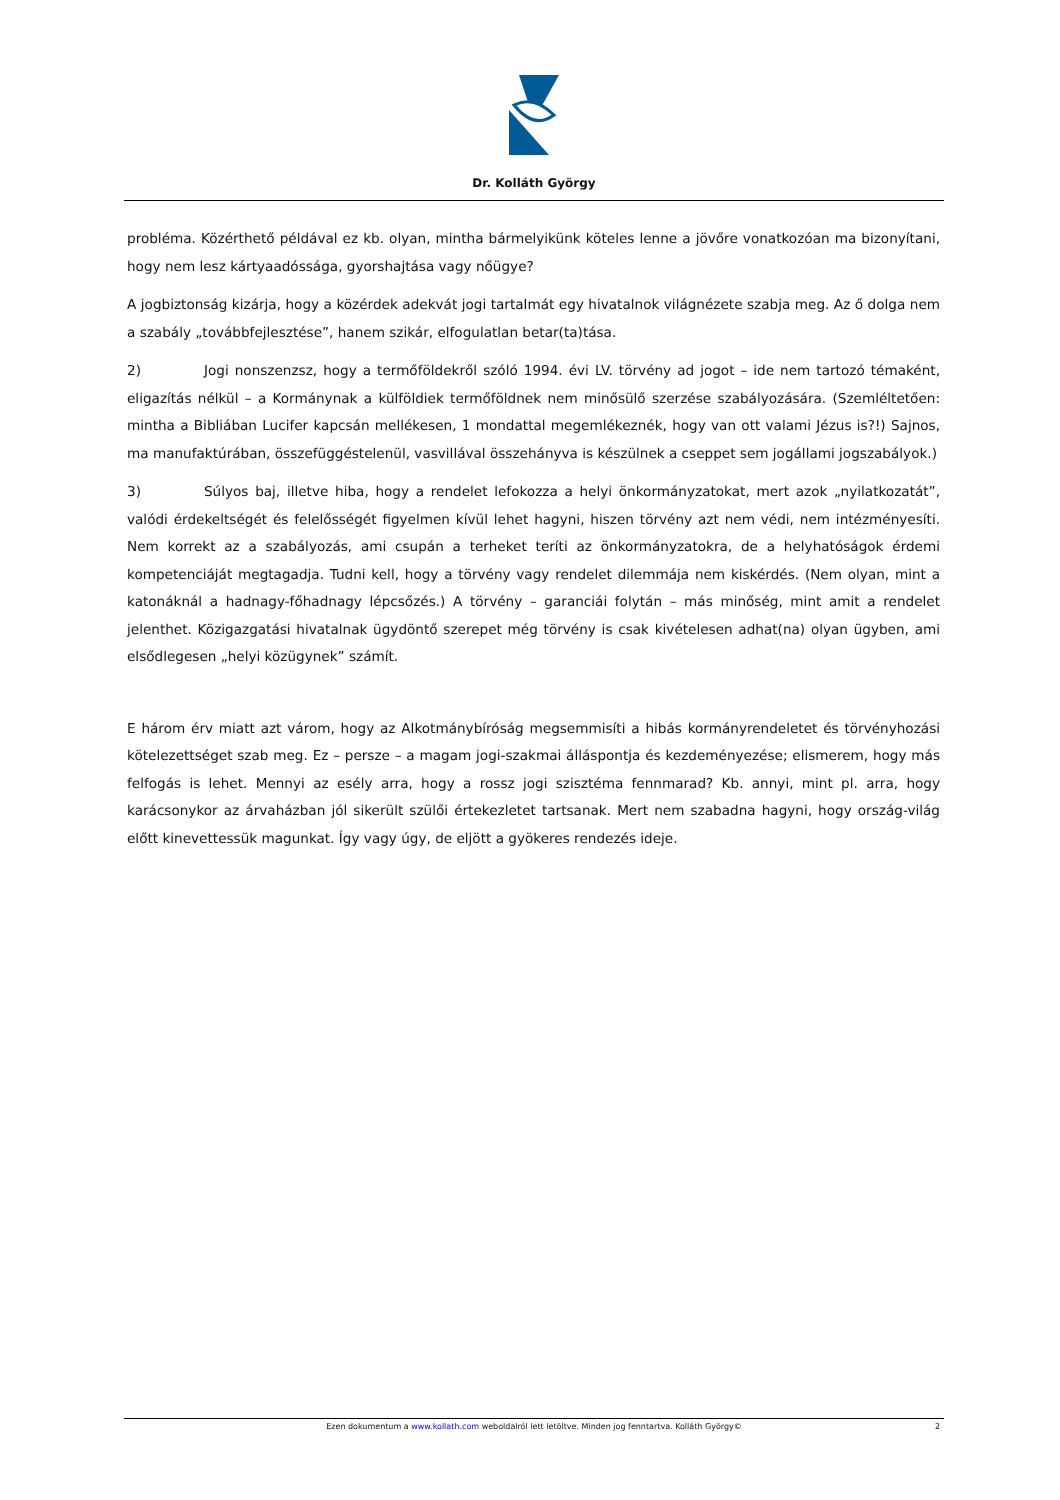Dr. Kolláth György
probléma. Közérthető példával ez kb. olyan, mintha bármelyikünk köteles lenne a jövőre vonatkozóan ma bizonyítani, hogy nem lesz kártyaadóssága, gyorshajtása vagy nőügye?
A jogbiztonság kizárja, hogy a közérdek adekvát jogi tartalmát egy hivatalnok világnézete szabja meg. Az ő dolga nem a szabály „továbbfejlesztése”, hanem szikár, elfogulatlan betar(ta)tása.
2) Jogi nonszenzsz, hogy a termőföldekről szóló 1994. évi LV. törvény ad jogot – ide nem tartozó témaként, eligazítás nélkül – a Kormánynak a külföldiek termőföldnek nem minősülő szerzése szabályozására. (Szemléltetően: mintha a Bibliában Lucifer kapcsán mellékesen, 1 mondattal megemlékeznék, hogy van ott valami Jézus is?!) Sajnos, ma manufaktúrában, összefüggéstelenül, vasvillával összehányva is készülnek a cseppet sem jogállami jogszabályok.)
3) Súlyos baj, illetve hiba, hogy a rendelet lefokozza a helyi önkormányzatokat, mert azok „nyilatkozatát”, valódi érdekeltségét és felelősségét figyelmen kívül lehet hagyni, hiszen törvény azt nem védi, nem intézményesíti. Nem korrekt az a szabályozás, ami csupán a terheket teríti az önkormányzatokra, de a helyhatóságok érdemi kompetenciáját megtagadja. Tudni kell, hogy a törvény vagy rendelet dilemmája nem kiskérdés. (Nem olyan, mint a katonáknál a hadnagy-főhadnagy lépcsőzés.) A törvény – garanciái folytán – más minőség, mint amit a rendelet jelenthet. Közigazgatási hivatalnak ügydöntő szerepet még törvény is csak kivételesen adhat(na) olyan ügyben, ami elsődlegesen „helyi közügynek” számít.
E három érv miatt azt várom, hogy az Alkotmánybíróság megsemmisíti a hibás kormányrendeletet és törvényhozási kötelezettséget szab meg. Ez – persze – a magam jogi-szakmai álláspontja és kezdeményezése; elismerem, hogy más felfogás is lehet. Mennyi az esély arra, hogy a rossz jogi szisztéma fennmarad? Kb. annyi, mint pl. arra, hogy karácsonykor az árvaházban jól sikerült szülői értekezletet tartsanak. Mert nem szabadna hagyni, hogy ország-világ előtt kinevettessük magunkat. Így vagy úgy, de eljött a gyökeres rendezés ideje.
Ezen dokumentum a www.kollath.com weboldalról lett letöltve. Minden jog fenntartva. Kolláth György© 2